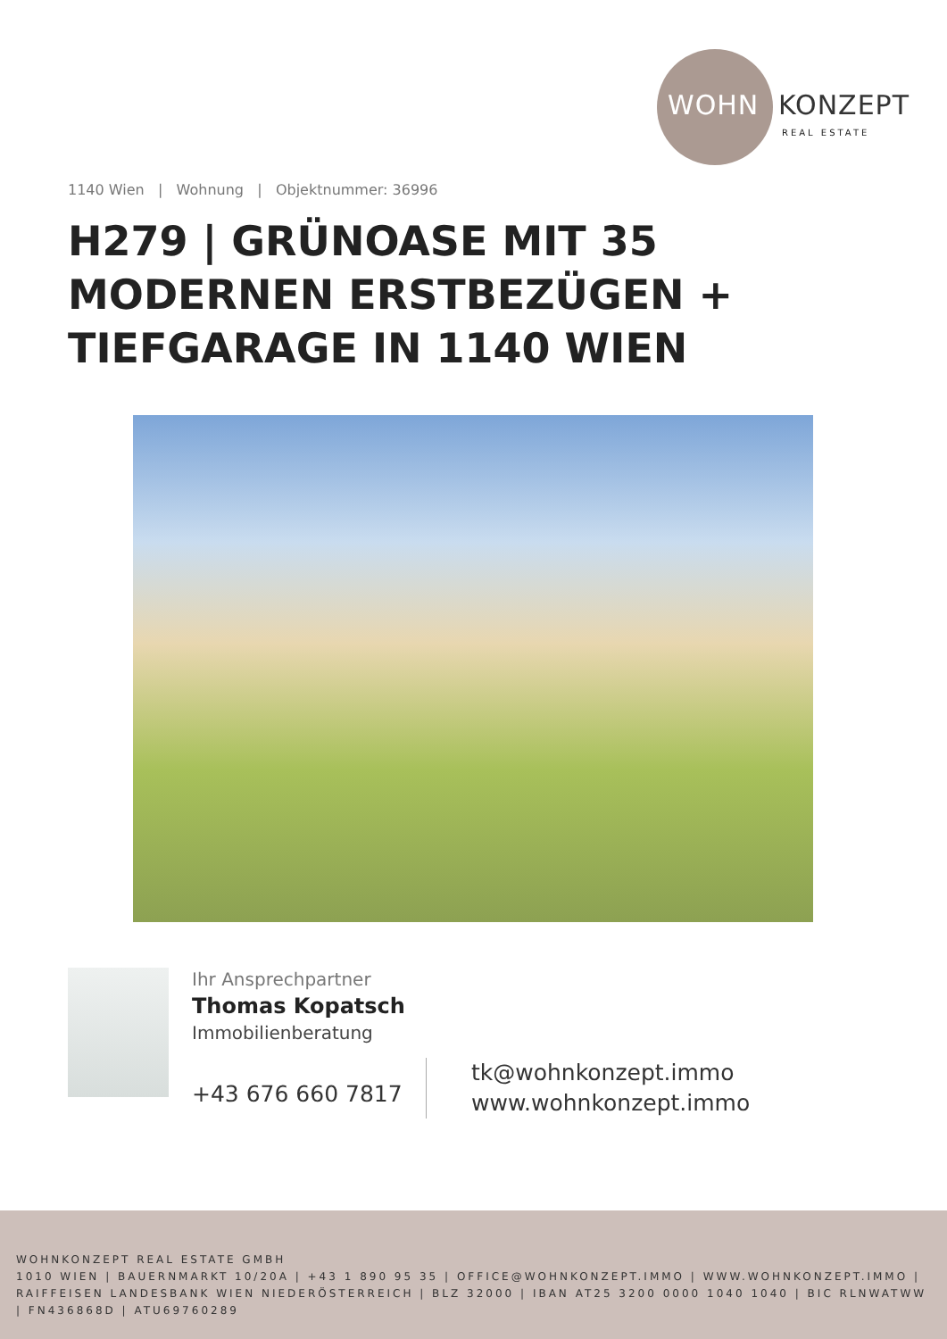WOHN KONZEPT
REAL ESTATE
1140 Wien | Wohnung | Objektnummer: 36996
H279 | GRÜNOASE MIT 35 MODERNEN ERSTBEZÜGEN + TIEFGARAGE IN 1140 WIEN
Ihr Ansprechpartner
Thomas Kopatsch
Immobilienberatung
+43 676 660 7817
tk@wohnkonzept.immo
www.wohnkonzept.immo
WOHNKONZEPT REAL ESTATE GMBH
1010 WIEN | BAUERNMARKT 10/20A | +43 1 890 95 35 | OFFICE@WOHNKONZEPT.IMMO | WWW.WOHNKONZEPT.IMMO | RAIFFEISEN LANDESBANK WIEN NIEDERÖSTERREICH | BLZ 32000 | IBAN AT25 3200 0000 1040 1040 | BIC RLNWATWW | FN436868D | ATU69760289